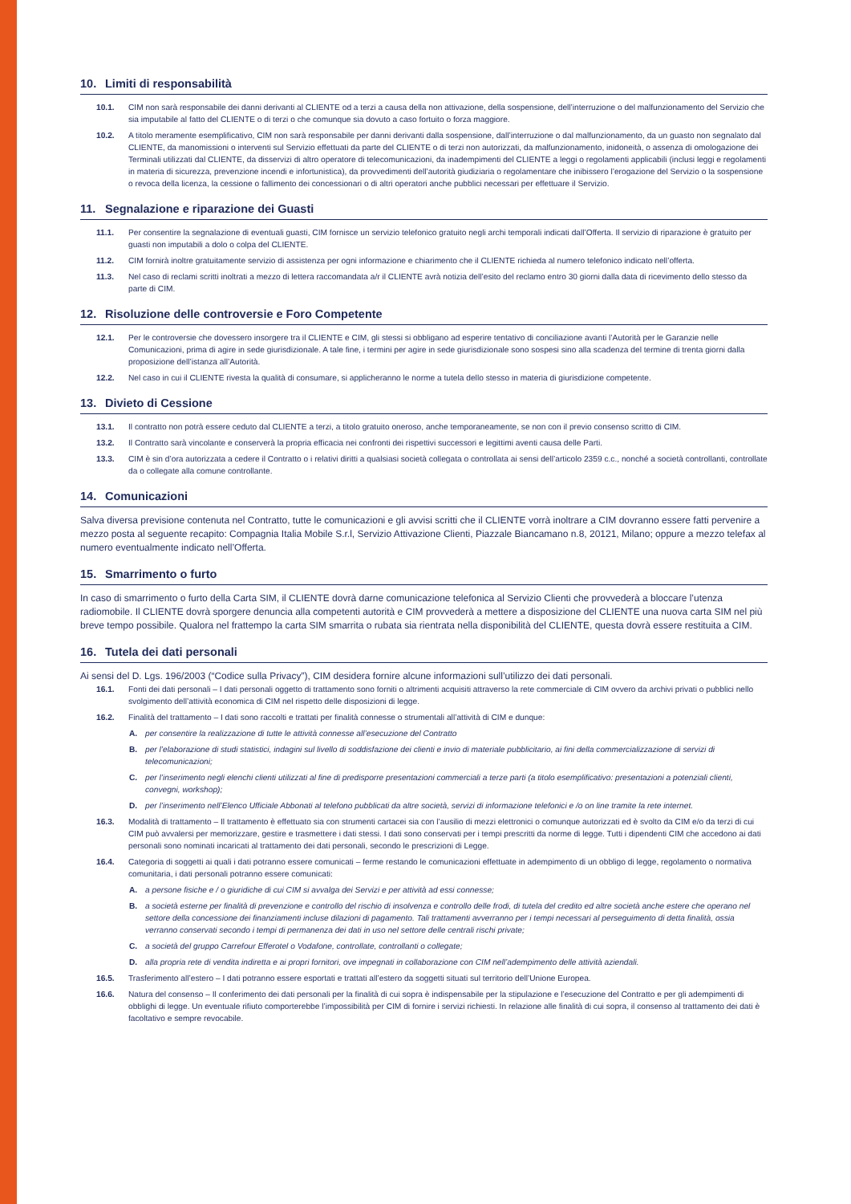10. Limiti di responsabilità
10.1. CIM non sarà responsabile dei danni derivanti al CLIENTE od a terzi a causa della non attivazione, della sospensione, dell’interruzione o del malfunzionamento del Servizio che sia imputabile al fatto del CLIENTE o di terzi o che comunque sia dovuto a caso fortuito o forza maggiore.
10.2. A titolo meramente esemplificativo, CIM non sarà responsabile per danni derivanti dalla sospensione, dall’interruzione o dal malfunzionamento, da un guasto non segnalato dal CLIENTE, da manomissioni o interventi sul Servizio effettuati da parte del CLIENTE o di terzi non autorizzati, da malfunzionamento, inidoneità, o assenza di omologazione dei Terminali utilizzati dal CLIENTE, da disservizi di altro operatore di telecomunicazioni, da inadempimenti del CLIENTE a leggi o regolamenti applicabili (inclusi leggi e regolamenti in materia di sicurezza, prevenzione incendi e infortunistica), da provvedimenti dell’autorità giudiziaria o regolamentare che inibissero l’erogazione del Servizio o la sospensione o revoca della licenza, la cessione o fallimento dei concessionari o di altri operatori anche pubblici necessari per effettuare il Servizio.
11. Segnalazione e riparazione dei Guasti
11.1. Per consentire la segnalazione di eventuali guasti, CIM fornisce un servizio telefonico gratuito negli archi temporali indicati dall’Offerta. Il servizio di riparazione è gratuito per guasti non imputabili a dolo o colpa del CLIENTE.
11.2. CIM fornirà inoltre gratuitamente servizio di assistenza per ogni informazione e chiarimento che il CLIENTE richieda al numero telefonico indicato nell’offerta.
11.3. Nel caso di reclami scritti inoltrati a mezzo di lettera raccomandata a/r il CLIENTE avrà notizia dell’esito del reclamo entro 30 giorni dalla data di ricevimento dello stesso da parte di CIM.
12. Risoluzione delle controversie e Foro Competente
12.1. Per le controversie che dovessero insorgere tra il CLIENTE e CIM, gli stessi si obbligano ad esperire tentativo di conciliazione avanti l’Autorità per le Garanzie nelle Comunicazioni, prima di agire in sede giurisdizionale. A tale fine, i termini per agire in sede giurisdizionale sono sospesi sino alla scadenza del termine di trenta giorni dalla proposizione dell’istanza all’Autorità.
12.2. Nel caso in cui il CLIENTE rivesta la qualità di consumare, si applicheranno le norme a tutela dello stesso in materia di giurisdizione competente.
13. Divieto di Cessione
13.1. Il contratto non potrà essere ceduto dal CLIENTE a terzi, a titolo gratuito oneroso, anche temporaneamente, se non con il previo consenso scritto di CIM.
13.2. Il Contratto sarà vincolante e conserverà la propria efficacia nei confronti dei rispettivi successori e legittimi aventi causa delle Parti.
13.3. CIM è sin d’ora autorizzata a cedere il Contratto o i relativi diritti a qualsiasi società collegata o controllata ai sensi dell’articolo 2359 c.c., nonché a società controllanti, controllate da o collegate alla comune controllante.
14. Comunicazioni
Salva diversa previsione contenuta nel Contratto, tutte le comunicazioni e gli avvisi scritti che il CLIENTE vorrà inoltrare a CIM dovranno essere fatti pervenire a mezzo posta al seguente recapito: Compagnia Italia Mobile S.r.l, Servizio Attivazione Clienti, Piazzale Biancamano n.8, 20121, Milano; oppure a mezzo telefax al numero eventualmente indicato nell’Offerta.
15. Smarrimento o furto
In caso di smarrimento o furto della Carta SIM, il CLIENTE dovrà darne comunicazione telefonica al Servizio Clienti che provvederà a bloccare l’utenza radiomobile. Il CLIENTE dovrà sporgere denuncia alla competenti autorità e CIM provvederà a mettere a disposizione del CLIENTE una nuova carta SIM nel più breve tempo possibile. Qualora nel frattempo la carta SIM smarrita o rubata sia rientrata nella disponibilità del CLIENTE, questa dovrà essere restituita a CIM.
16. Tutela dei dati personali
Ai sensi del D. Lgs. 196/2003 (“Codice sulla Privacy”), CIM desidera fornire alcune informazioni sull’utilizzo dei dati personali.
16.1. Fonti dei dati personali – I dati personali oggetto di trattamento sono forniti o altrimenti acquisiti attraverso la rete commerciale di CIM ovvero da archivi privati o pubblici nello svolgimento dell’attività economica di CIM nel rispetto delle disposizioni di legge.
16.2. Finalità del trattamento – I dati sono raccolti e trattati per finalità connesse o strumentali all’attività di CIM e dunque:
A. per consentire la realizzazione di tutte le attività connesse all’esecuzione del Contratto
B. per l’elaborazione di studi statistici, indagini sul livello di soddisfazione dei clienti e invio di materiale pubblicitario, ai fini della commercializzazione di servizi di telecomunicazioni;
C. per l’inserimento negli elenchi clienti utilizzati al fine di predisporre presentazioni commerciali a terze parti (a titolo esemplificativo: presentazioni a potenziali clienti, convegni, workshop);
D. per l’inserimento nell’Elenco Ufficiale Abbonati al telefono pubblicati da altre società, servizi di informazione telefonici e /o on line tramite la rete internet.
16.3. Modalità di trattamento – Il trattamento è effettuato sia con strumenti cartacei sia con l’ausilio di mezzi elettronici o comunque autorizzati ed è svolto da CIM e/o da terzi di cui CIM può avvalersi per memorizzare, gestire e trasmettere i dati stessi. I dati sono conservati per i tempi prescritti da norme di legge. Tutti i dipendenti CIM che accedono ai dati personali sono nominati incaricati al trattamento dei dati personali, secondo le prescrizioni di Legge.
16.4. Categoria di soggetti ai quali i dati potranno essere comunicati – ferme restando le comunicazioni effettuate in adempimento di un obbligo di legge, regolamento o normativa comunitaria, i dati personali potranno essere comunicati:
A. a persone fisiche e / o giuridiche di cui CIM si avvalga dei Servizi e per attività ad essi connesse;
B. a società esterne per finalità di prevenzione e controllo del rischio di insolvenza e controllo delle frodi, di tutela del credito ed altre società anche estere che operano nel settore della concessione dei finanziamenti incluse dilazioni di pagamento. Tali trattamenti avverranno per i tempi necessari al perseguimento di detta finalità, ossia verranno conservati secondo i tempi di permanenza dei dati in uso nel settore delle centrali rischi private;
C. a società del gruppo Carrefour Efferotel o Vodafone, controllate, controllanti o collegate;
D. alla propria rete di vendita indiretta e ai propri fornitori, ove impegnati in collaborazione con CIM nell’adempimento delle attività aziendali.
16.5. Trasferimento all’estero – I dati potranno essere esportati e trattati all’estero da soggetti situati sul territorio dell’Unione Europea.
16.6. Natura del consenso – Il conferimento dei dati personali per la finalità di cui sopra è indispensabile per la stipulazione e l’esecuzione del Contratto e per gli adempimenti di obblighi di legge. Un eventuale rifiuto comporterebbe l’impossibilità per CIM di fornire i servizi richiesti. In relazione alle finalità di cui sopra, il consenso al trattamento dei dati è facoltativo e sempre revocabile.